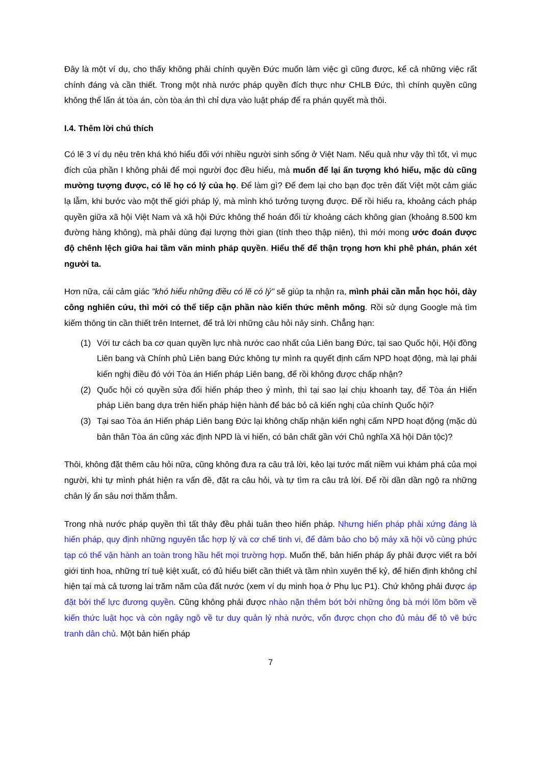Đây là một ví dụ, cho thấy không phải chính quyền Đức muốn làm việc gì cũng được, kể cả những việc rất chính đáng và cần thiết. Trong một nhà nước pháp quyền đích thực như CHLB Đức, thì chính quyền cũng không thể lấn át tòa án, còn tòa án thì chỉ dựa vào luật pháp để ra phán quyết mà thôi.
I.4. Thêm lời chú thích
Có lẽ 3 ví dụ nêu trên khá khó hiểu đối với nhiều người sinh sống ở Việt Nam. Nếu quả như vậy thì tốt, vì mục đích của phần I không phải để mọi người đọc đều hiểu, mà muốn để lại ấn tượng khó hiểu, mặc dù cũng mường tượng được, có lẽ họ có lý của họ. Để làm gì? Để đem lại cho bạn đọc trên đất Việt một cảm giác lạ lẫm, khi bước vào một thế giới pháp lý, mà mình khó tưởng tượng được. Để rồi hiểu ra, khoảng cách pháp quyền giữa xã hội Việt Nam và xã hội Đức không thể hoán đổi từ khoảng cách không gian (khoảng 8.500 km đường hàng không), mà phải dùng đại lượng thời gian (tính theo thập niên), thì mới mong ước đoán được độ chênh lệch giữa hai tầm văn minh pháp quyền. Hiểu thế để thận trọng hơn khi phê phán, phán xét người ta.
Hơn nữa, cái cảm giác "khó hiểu những điều có lẽ có lý" sẽ giúp ta nhận ra, mình phải cần mẫn học hỏi, dày công nghiên cứu, thì mới có thể tiếp cận phần nào kiến thức mênh mông. Rồi sử dụng Google mà tìm kiếm thông tin cần thiết trên Internet, để trả lời những câu hỏi nảy sinh. Chẳng hạn:
(1) Với tư cách ba cơ quan quyền lực nhà nước cao nhất của Liên bang Đức, tại sao Quốc hội, Hội đồng Liên bang và Chính phủ Liên bang Đức không tự mình ra quyết định cấm NPD hoạt động, mà lại phải kiến nghị điều đó với Tòa án Hiến pháp Liên bang, để rồi không được chấp nhận?
(2) Quốc hội có quyền sửa đổi hiến pháp theo ý mình, thì tại sao lại chịu khoanh tay, để Tòa án Hiến pháp Liên bang dựa trên hiến pháp hiện hành để bác bỏ cả kiến nghị của chính Quốc hội?
(3) Tại sao Tòa án Hiến pháp Liên bang Đức lại không chấp nhận kiến nghị cấm NPD hoạt động (mặc dù bản thân Tòa án cũng xác định NPD là vi hiến, có bản chất gần với Chủ nghĩa Xã hội Dân tộc)?
Thôi, không đặt thêm câu hỏi nữa, cũng không đưa ra câu trả lời, kẻo lại tước mất niềm vui khám phá của mọi người, khi tự mình phát hiện ra vấn đề, đặt ra câu hỏi, và tự tìm ra câu trả lời. Để rồi dần dần ngộ ra những chân lý ẩn sâu nơi thăm thẳm.
Trong nhà nước pháp quyền thì tất thảy đều phải tuân theo hiến pháp. Nhưng hiến pháp phải xứng đáng là hiến pháp, quy định những nguyên tắc hợp lý và cơ chế tinh vi, để đảm bảo cho bộ máy xã hội vô cùng phức tạp có thể vận hành an toàn trong hầu hết mọi trường hợp. Muốn thế, bản hiến pháp ấy phải được viết ra bởi giới tinh hoa, những trí tuệ kiệt xuất, có đủ hiểu biết cần thiết và tầm nhìn xuyên thế kỷ, để hiến định không chỉ hiện tại mà cả tương lai trăm năm của đất nước (xem ví dụ minh họa ở Phụ lục P1). Chứ không phải được áp đặt bởi thế lực đương quyền. Cũng không phải được nhào nặn thêm bớt bởi những ông bà mới lõm bõm về kiến thức luật học và còn ngây ngô về tư duy quản lý nhà nước, vốn được chọn cho đủ màu để tô vẽ bức tranh dân chủ. Một bản hiến pháp
7